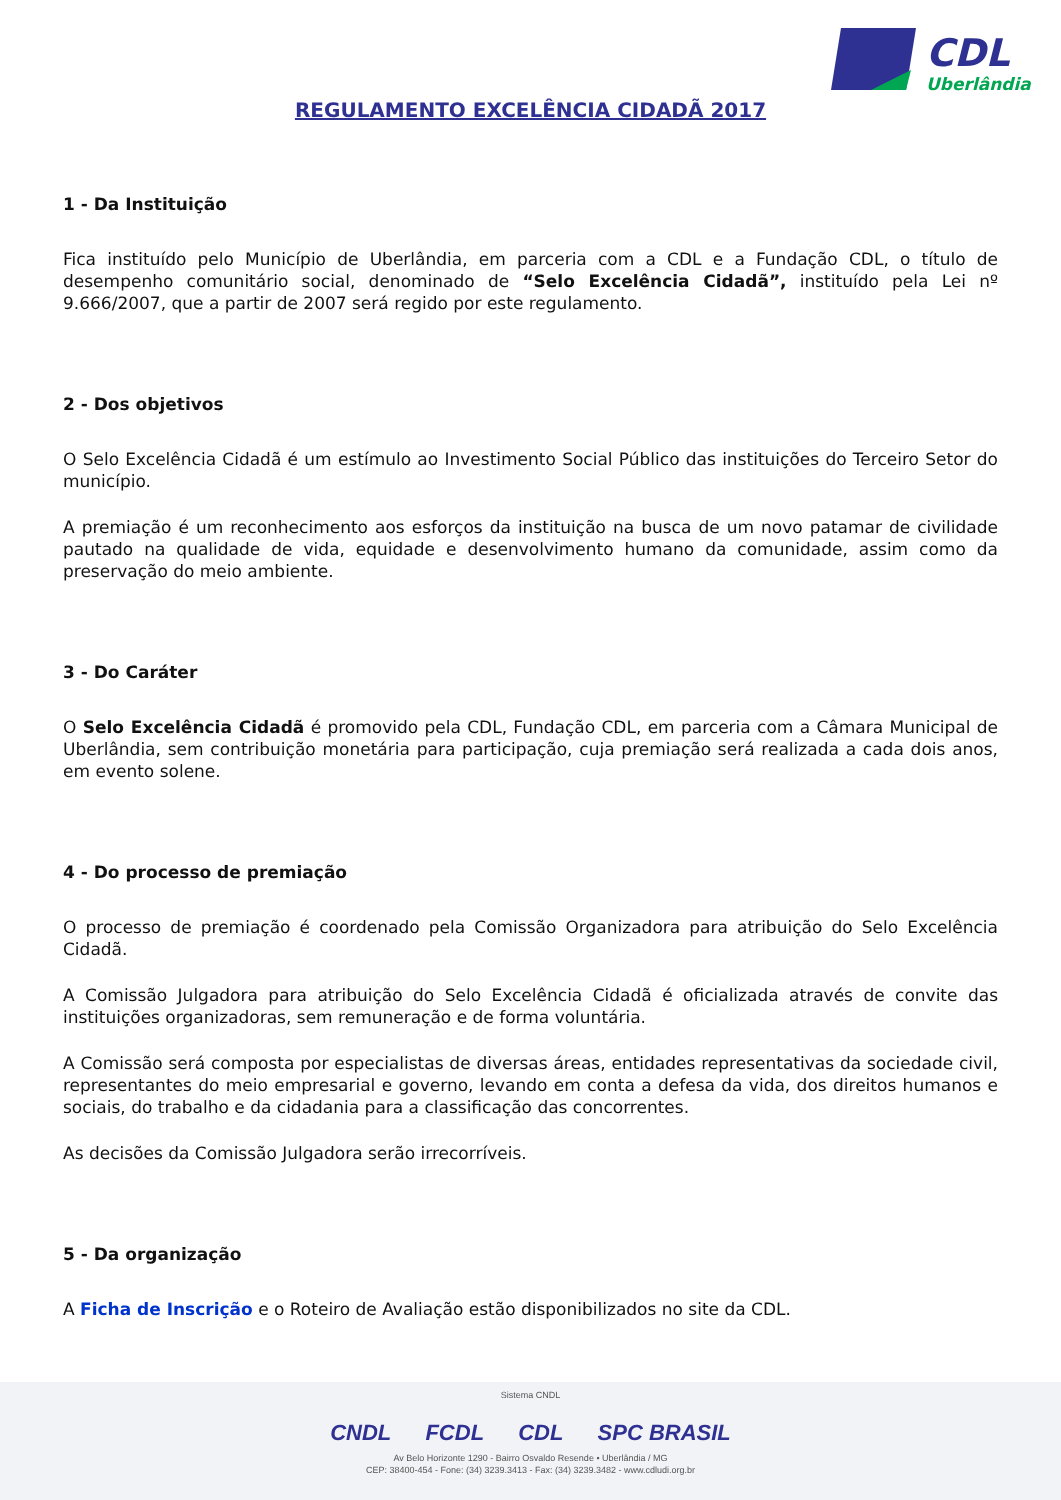CDL
Uberlândia
REGULAMENTO EXCELÊNCIA CIDADÃ 2017
1 - Da Instituição
Fica instituído pelo Município de Uberlândia, em parceria com a CDL e a Fundação CDL, o título de desempenho comunitário social, denominado de “Selo Excelência Cidadã”, instituído pela Lei nº 9.666/2007, que a partir de 2007 será regido por este regulamento.
2 - Dos objetivos
O Selo Excelência Cidadã é um estímulo ao Investimento Social Público das instituições do Terceiro Setor do município.
A premiação é um reconhecimento aos esforços da instituição na busca de um novo patamar de civilidade pautado na qualidade de vida, equidade e desenvolvimento humano da comunidade, assim como da preservação do meio ambiente.
3 - Do Caráter
O Selo Excelência Cidadã é promovido pela CDL, Fundação CDL, em parceria com a Câmara Municipal de Uberlândia, sem contribuição monetária para participação, cuja premiação será realizada a cada dois anos, em evento solene.
4 - Do processo de premiação
O processo de premiação é coordenado pela Comissão Organizadora para atribuição do Selo Excelência Cidadã.
A Comissão Julgadora para atribuição do Selo Excelência Cidadã é oficializada através de convite das instituições organizadoras, sem remuneração e de forma voluntária.
A Comissão será composta por especialistas de diversas áreas, entidades representativas da sociedade civil, representantes do meio empresarial e governo, levando em conta a defesa da vida, dos direitos humanos e sociais, do trabalho e da cidadania para a classificação das concorrentes.
As decisões da Comissão Julgadora serão irrecorríveis.
5 - Da organização
A Ficha de Inscrição e o Roteiro de Avaliação estão disponibilizados no site da CDL.
Sistema CNDL
CNDL FCDL CDL SPC BRASIL
Av Belo Horizonte 1290 - Bairro Osvaldo Resende • Uberlândia / MG
CEP: 38400-454 - Fone: (34) 3239.3413 - Fax: (34) 3239.3482 - www.cdludi.org.br